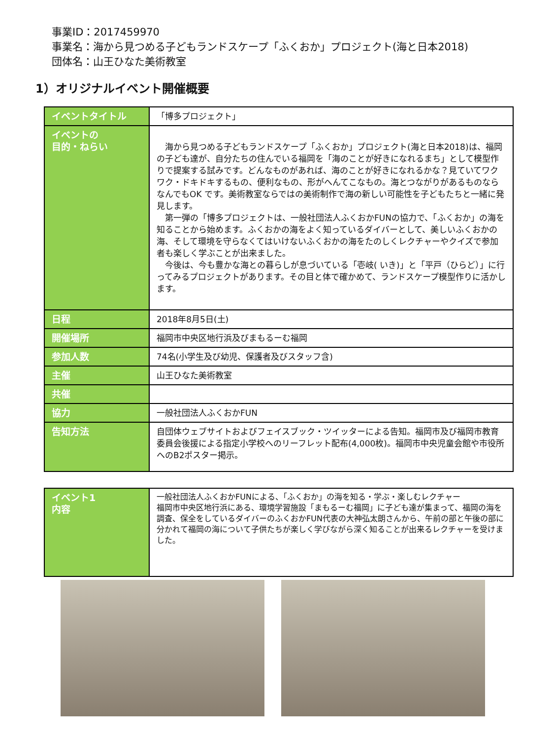事業ID：2017459970
事業名：海から見つめる子どもランドスケープ「ふくおか」プロジェクト(海と日本2018)
団体名：山王ひなた美術教室
1）オリジナルイベント開催概要
| イベントタイトル | 「博多プロジェクト」 |
| イベントの 目的・ねらい | 海から見つめる子どもランドスケープ「ふくおか」プロジェクト(海と日本2018)は、福岡の子ども達が、自分たちの住んでいる福岡を「海のことが好きになれるまち」として模型作りで提案する試みです。どんなものがあれば、海のことが好きになれるかな？見ていてワクワク・ドキドキするもの、便利なもの、形がへんてこなもの。海とつながりがあるものならなんでもOK です。美術教室ならではの美術制作で海の新しい可能性を子どもたちと一緒に発見します。 第一弾の「博多プロジェクトは、一般社団法人ふくおかFUNの協力で、「ふくおか」の海を知ることから始めます。ふくおかの海をよく知っているダイバーとして、美しいふくおかの海、そして環境を守らなくてはいけないふくおかの海をたのしくレクチャーやクイズで参加者も楽しく学ぶことが出来ました。 今後は、今も豊かな海との暮らしが息づいている「壱岐( いき)」と「平戸（ひらど）」に行ってみるプロジェクトがあります。その目と体で確かめて、ランドスケープ模型作りに活かします。 |
| 日程 | 2018年8月5日(土) |
| 開催場所 | 福岡市中央区地行浜及びまもるーむ福岡 |
| 参加人数 | 74名(小学生及び幼児、保護者及びスタッフ含) |
| 主催 | 山王ひなた美術教室 |
| 共催 | |
| 協力 | 一般社団法人ふくおかFUN |
| 告知方法 | 自団体ウェブサイトおよびフェイスブック・ツイッターによる告知。福岡市及び福岡市教育委員会後援による指定小学校へのリーフレット配布(4,000枚)。福岡市中央児童会館や市役所へのB2ポスター掲示。 |
| イベント1 内容 | 一般社団法人ふくおかFUNによる、「ふくおか」の海を知る・学ぶ・楽しむレクチャー 福岡市中央区地行浜にある、環境学習施設「まもるーむ福岡」に子ども達が集まって、福岡の海を調査、保全をしているダイバーのふくおかFUN代表の大神弘太朗さんから、午前の部と午後の部に分かれて福岡の海について子供たちが楽しく学びながら深く知ることが出来るレクチャーを受けました。 |